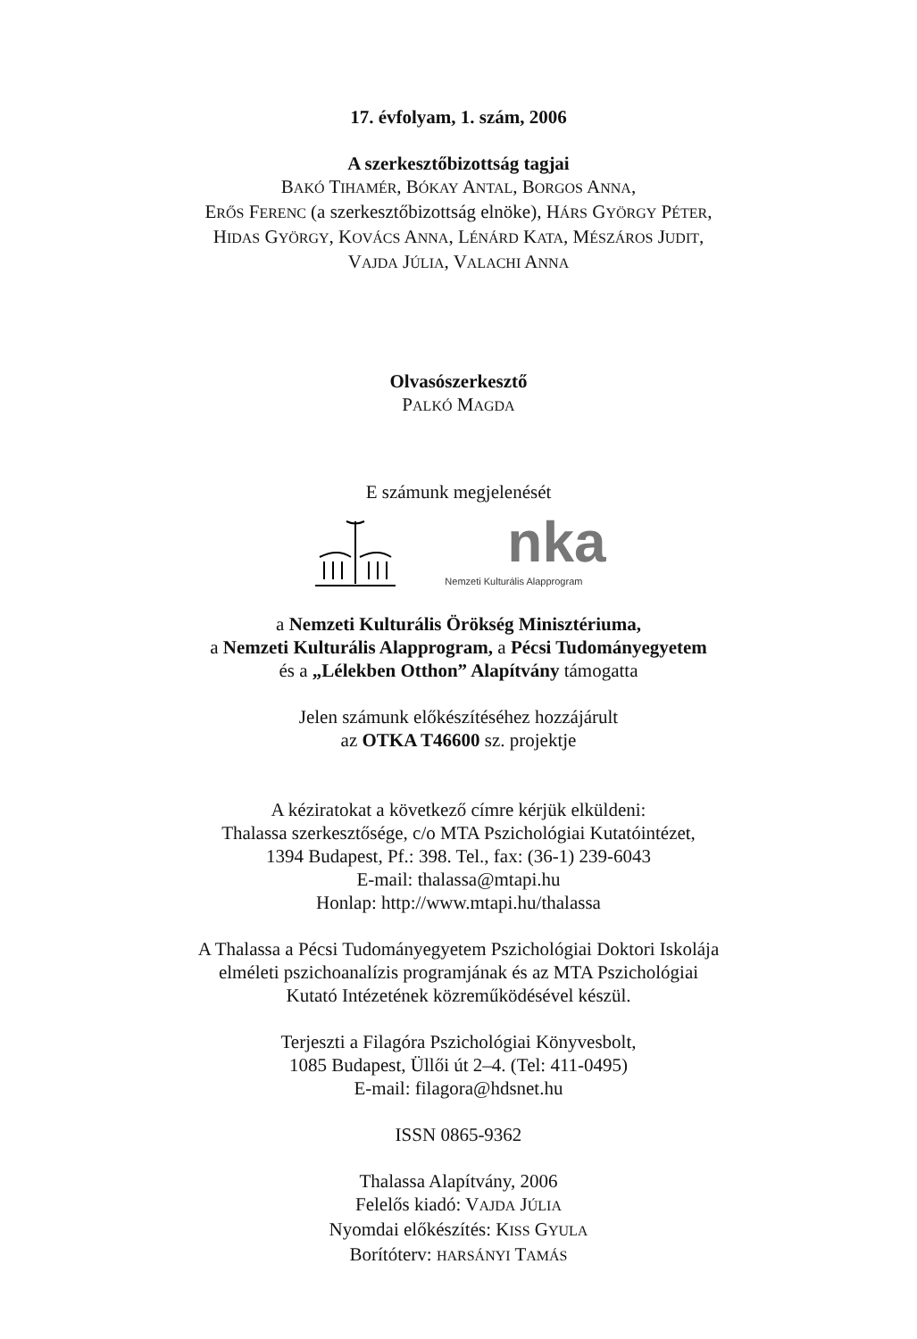17. évfolyam, 1. szám, 2006
A szerkesztőbizottság tagjai
BAKÓ TIHAMÉR, BÓKAY ANTAL, BORGOS ANNA,
ERŐS FERENC (a szerkesztőbizottság elnöke), HÁRS GYÖRGY PÉTER,
HIDAS GYÖRGY, KOVÁCS ANNA, LÉNÁRD KATA, MÉSZÁROS JUDIT,
VAJDA JÚLIA, VALACHI ANNA
Olvasószerkesztő
PALKÓ MAGDA
E számunk megjelenését
nka
Nemzeti Kulturális Alapprogram
a Nemzeti Kulturális Örökség Minisztériuma,
a Nemzeti Kulturális Alapprogram, a Pécsi Tudományegyetem
és a „Lélekben Otthon” Alapítvány támogatta
Jelen számunk előkészítéséhez hozzájárult
az OTKA T46600 sz. projektje
A kéziratokat a következő címre kérjük elküldeni:
Thalassa szerkesztősége, c/o MTA Pszichológiai Kutatóintézet,
1394 Budapest, Pf.: 398. Tel., fax: (36-1) 239-6043
E-mail: thalassa@mtapi.hu
Honlap: http://www.mtapi.hu/thalassa
A Thalassa a Pécsi Tudományegyetem Pszichológiai Doktori Iskolája
elméleti pszichoanalízis programjának és az MTA Pszichológiai
Kutató Intézetének közreműködésével készül.
Terjeszti a Filagóra Pszichológiai Könyvesbolt,
1085 Budapest, Üllői út 2–4. (Tel: 411-0495)
E-mail: filagora@hdsnet.hu
ISSN 0865-9362
Thalassa Alapítvány, 2006
Felelős kiadó: VAJDA JÚLIA
Nyomdai előkészítés: KISS GYULA
Borítóterv: HARSÁNYI TAMÁS